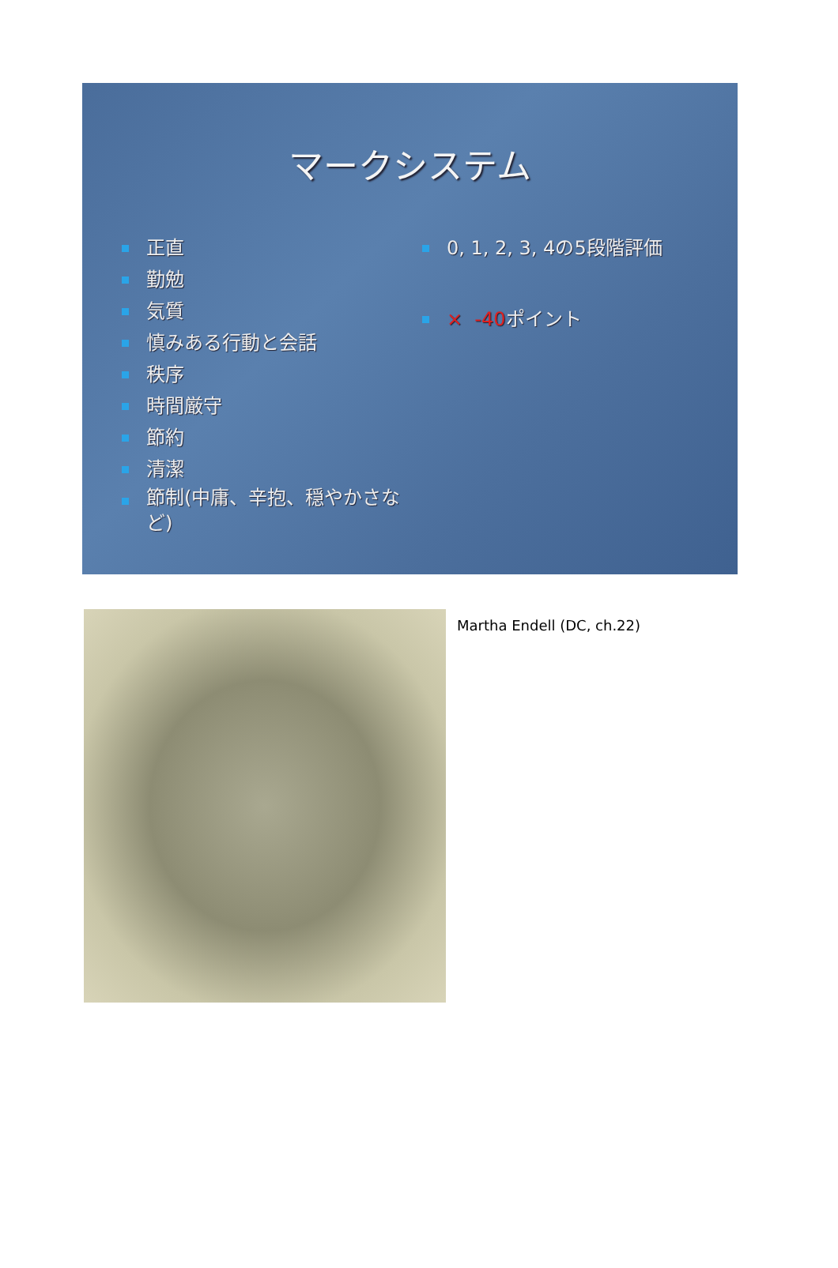マークシステム
正直
勤勉
気質
慎みある行動と会話
秩序
時間厳守
節約
清潔
節制(中庸、辛抱、穏やかさなど)
0, 1, 2, 3, 4の5段階評価
× -40ポイント
Martha Endell (DC, ch.22)